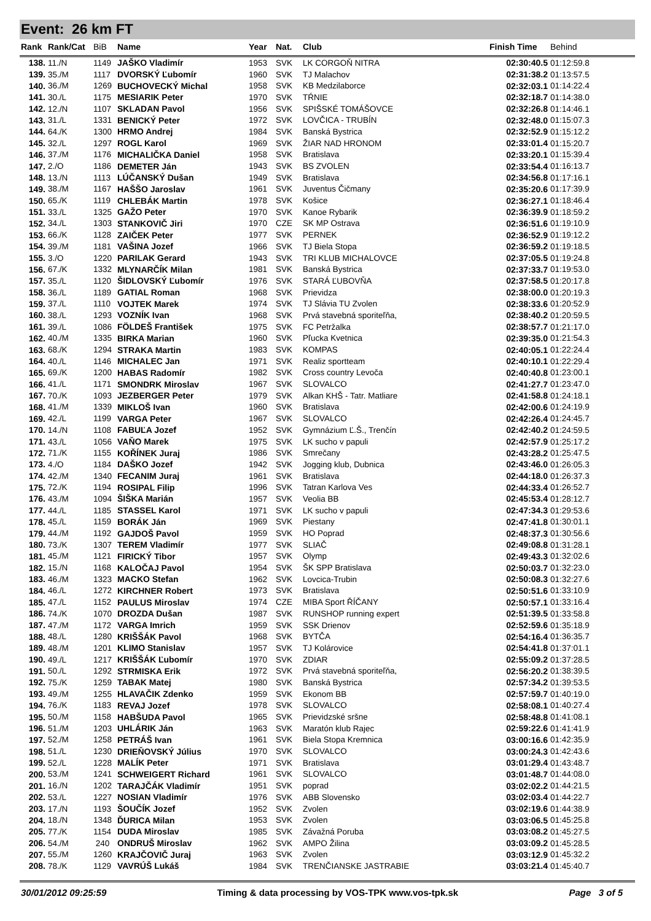Event: 26 km FT
| Rank | Rank/Cat | BiB | Name | Year | Nat. | Club | Finish Time | Behind |
| --- | --- | --- | --- | --- | --- | --- | --- | --- |
| 138. | 11./N | 1149 | JAŠKO Vladimír | 1953 | SVK | LK CORGOŇ NITRA | 02:30:40.5 | 01:12:59.8 |
| 139. | 35./M | 1117 | DVORSKÝ Ľubomír | 1960 | SVK | TJ Malachov | 02:31:38.2 | 01:13:57.5 |
| 140. | 36./M | 1269 | BUCHOVECKÝ Michal | 1958 | SVK | KB Medzilaborce | 02:32:03.1 | 01:14:22.4 |
| 141. | 30./L | 1175 | MESIARIK Peter | 1970 | SVK | TŔNIE | 02:32:18.7 | 01:14:38.0 |
| 142. | 12./N | 1107 | SKLADAN Pavol | 1956 | SVK | SPIŠSKÉ TOMÁŠOVCE | 02:32:26.8 | 01:14:46.1 |
| 143. | 31./L | 1331 | BENICKÝ Peter | 1972 | SVK | LOVČICA - TRUBÍN | 02:32:48.0 | 01:15:07.3 |
| 144. | 64./K | 1300 | HRMO Andrej | 1984 | SVK | Banská Bystrica | 02:32:52.9 | 01:15:12.2 |
| 145. | 32./L | 1297 | ROGL Karol | 1969 | SVK | ŽIAR NAD HRONOM | 02:33:01.4 | 01:15:20.7 |
| 146. | 37./M | 1176 | MICHALIČKA Daniel | 1958 | SVK | Bratislava | 02:33:20.1 | 01:15:39.4 |
| 147. | 2./O | 1186 | DEMETER Ján | 1943 | SVK | BS ZVOLEN | 02:33:54.4 | 01:16:13.7 |
| 148. | 13./N | 1113 | LÚČANSKÝ Dušan | 1949 | SVK | Bratislava | 02:34:56.8 | 01:17:16.1 |
| 149. | 38./M | 1167 | HAŠŠO Jaroslav | 1961 | SVK | Juventus Čičmany | 02:35:20.6 | 01:17:39.9 |
| 150. | 65./K | 1119 | CHLEBÁK Martin | 1978 | SVK | Košice | 02:36:27.1 | 01:18:46.4 |
| 151. | 33./L | 1325 | GAŽO Peter | 1970 | SVK | Kanoe Rybarik | 02:36:39.9 | 01:18:59.2 |
| 152. | 34./L | 1303 | STANKOVIČ Jiri | 1970 | CZE | SK MP Ostrava | 02:36:51.6 | 01:19:10.9 |
| 153. | 66./K | 1128 | ZAIČEK Peter | 1977 | SVK | PERNEK | 02:36:52.9 | 01:19:12.2 |
| 154. | 39./M | 1181 | VAŠINA Jozef | 1966 | SVK | TJ Biela Stopa | 02:36:59.2 | 01:19:18.5 |
| 155. | 3./O | 1220 | PARILAK Gerard | 1943 | SVK | TRI KLUB MICHALOVCE | 02:37:05.5 | 01:19:24.8 |
| 156. | 67./K | 1332 | MLYNARČÍK Milan | 1981 | SVK | Banská Bystrica | 02:37:33.7 | 01:19:53.0 |
| 157. | 35./L | 1120 | ŠIDLOVSKÝ Ľubomír | 1976 | SVK | STARÁ ĽUBOVŇA | 02:37:58.5 | 01:20:17.8 |
| 158. | 36./L | 1189 | GATIAL Roman | 1968 | SVK | Prievidza | 02:38:00.0 | 01:20:19.3 |
| 159. | 37./L | 1110 | VOJTEK Marek | 1974 | SVK | TJ Slávia TU Zvolen | 02:38:33.6 | 01:20:52.9 |
| 160. | 38./L | 1293 | VOZNÍK Ivan | 1968 | SVK | Prvá stavebná sporiteľňa, | 02:38:40.2 | 01:20:59.5 |
| 161. | 39./L | 1086 | FÖLDEŠ František | 1975 | SVK | FC Petržalka | 02:38:57.7 | 01:21:17.0 |
| 162. | 40./M | 1335 | BIRKA Marian | 1960 | SVK | Pľucka Kvetnica | 02:39:35.0 | 01:21:54.3 |
| 163. | 68./K | 1294 | STRAKA Martin | 1983 | SVK | KOMPAS | 02:40:05.1 | 01:22:24.4 |
| 164. | 40./L | 1146 | MICHALEC Jan | 1971 | SVK | Realiz sportteam | 02:40:10.1 | 01:22:29.4 |
| 165. | 69./K | 1200 | HABAS Radomír | 1982 | SVK | Cross country Levoča | 02:40:40.8 | 01:23:00.1 |
| 166. | 41./L | 1171 | SMONDRK Miroslav | 1967 | SVK | SLOVALCO | 02:41:27.7 | 01:23:47.0 |
| 167. | 70./K | 1093 | JEZBERGER Peter | 1979 | SVK | Alkan KHŠ - Tatr. Matliare | 02:41:58.8 | 01:24:18.1 |
| 168. | 41./M | 1339 | MIKLOŠ Ivan | 1960 | SVK | Bratislava | 02:42:00.6 | 01:24:19.9 |
| 169. | 42./L | 1199 | VARGA Peter | 1967 | SVK | SLOVALCO | 02:42:26.4 | 01:24:45.7 |
| 170. | 14./N | 1108 | FABUĽA Jozef | 1952 | SVK | Gymnázium Ľ.Š., Trenčín | 02:42:40.2 | 01:24:59.5 |
| 171. | 43./L | 1056 | VAŇO Marek | 1975 | SVK | LK sucho v papuli | 02:42:57.9 | 01:25:17.2 |
| 172. | 71./K | 1155 | KOŘÍNEK Juraj | 1986 | SVK | Smrečany | 02:43:28.2 | 01:25:47.5 |
| 173. | 4./O | 1184 | DAŠKO Jozef | 1942 | SVK | Jogging klub, Dubnica | 02:43:46.0 | 01:26:05.3 |
| 174. | 42./M | 1340 | FECANIM Juraj | 1961 | SVK | Bratislava | 02:44:18.0 | 01:26:37.3 |
| 175. | 72./K | 1194 | ROSIPAL Filip | 1996 | SVK | Tatran Karlova Ves | 02:44:33.4 | 01:26:52.7 |
| 176. | 43./M | 1094 | ŠIŠKA Marián | 1957 | SVK | Veolia BB | 02:45:53.4 | 01:28:12.7 |
| 177. | 44./L | 1185 | STASSEL Karol | 1971 | SVK | LK sucho v papuli | 02:47:34.3 | 01:29:53.6 |
| 178. | 45./L | 1159 | BORÁK Ján | 1969 | SVK | Piestany | 02:47:41.8 | 01:30:01.1 |
| 179. | 44./M | 1192 | GAJDOŠ Pavol | 1959 | SVK | HO Poprad | 02:48:37.3 | 01:30:56.6 |
| 180. | 73./K | 1307 | TEREM Vladimír | 1977 | SVK | SLIAČ | 02:49:08.8 | 01:31:28.1 |
| 181. | 45./M | 1121 | FIRICKÝ Tibor | 1957 | SVK | Olymp | 02:49:43.3 | 01:32:02.6 |
| 182. | 15./N | 1168 | KALOČAJ Pavol | 1954 | SVK | ŠK SPP Bratislava | 02:50:03.7 | 01:32:23.0 |
| 183. | 46./M | 1323 | MACKO Stefan | 1962 | SVK | Lovcica-Trubin | 02:50:08.3 | 01:32:27.6 |
| 184. | 46./L | 1272 | KIRCHNER Robert | 1973 | SVK | Bratislava | 02:50:51.6 | 01:33:10.9 |
| 185. | 47./L | 1152 | PAULUS Miroslav | 1974 | CZE | MIBA Sport ŘÍČANY | 02:50:57.1 | 01:33:16.4 |
| 186. | 74./K | 1070 | DROZDA Dušan | 1987 | SVK | RUNSHOP running expert | 02:51:39.5 | 01:33:58.8 |
| 187. | 47./M | 1172 | VARGA Imrich | 1959 | SVK | SSK Drienov | 02:52:59.6 | 01:35:18.9 |
| 188. | 48./L | 1280 | KRIŠŠÁK Pavol | 1968 | SVK | BYTČA | 02:54:16.4 | 01:36:35.7 |
| 189. | 48./M | 1201 | KLIMO Stanislav | 1957 | SVK | TJ Kolárovice | 02:54:41.8 | 01:37:01.1 |
| 190. | 49./L | 1217 | KRIŠŠÁK Ľubomír | 1970 | SVK | ZDIAR | 02:55:09.2 | 01:37:28.5 |
| 191. | 50./L | 1292 | STRMISKA Erik | 1972 | SVK | Prvá stavebná sporiteľňa, | 02:56:20.2 | 01:38:39.5 |
| 192. | 75./K | 1259 | TABAK Matej | 1980 | SVK | Banská Bystrica | 02:57:34.2 | 01:39:53.5 |
| 193. | 49./M | 1255 | HLAVAČIK Zdenko | 1959 | SVK | Ekonom BB | 02:57:59.7 | 01:40:19.0 |
| 194. | 76./K | 1183 | REVAJ Jozef | 1978 | SVK | SLOVALCO | 02:58:08.1 | 01:40:27.4 |
| 195. | 50./M | 1158 | HABŠUDA Pavol | 1965 | SVK | Prievidzské sršne | 02:58:48.8 | 01:41:08.1 |
| 196. | 51./M | 1203 | UHLÁRIK Ján | 1963 | SVK | Maratón klub Rajec | 02:59:22.6 | 01:41:41.9 |
| 197. | 52./M | 1258 | PETRÁŠ Ivan | 1961 | SVK | Biela Stopa Kremnica | 03:00:16.6 | 01:42:35.9 |
| 198. | 51./L | 1230 | DRIEŇOVSKÝ Július | 1970 | SVK | SLOVALCO | 03:00:24.3 | 01:42:43.6 |
| 199. | 52./L | 1228 | MALÍK Peter | 1971 | SVK | Bratislava | 03:01:29.4 | 01:43:48.7 |
| 200. | 53./M | 1241 | SCHWEIGERT Richard | 1961 | SVK | SLOVALCO | 03:01:48.7 | 01:44:08.0 |
| 201. | 16./N | 1202 | TARAJČÁK Vladimír | 1951 | SVK | poprad | 03:02:02.2 | 01:44:21.5 |
| 202. | 53./L | 1227 | NOSIAN Vladimír | 1976 | SVK | ABB Slovensko | 03:02:03.4 | 01:44:22.7 |
| 203. | 17./N | 1193 | ŠOUČÍK Jozef | 1952 | SVK | Zvolen | 03:02:19.6 | 01:44:38.9 |
| 204. | 18./N | 1348 | ĎURICA Milan | 1953 | SVK | Zvolen | 03:03:06.5 | 01:45:25.8 |
| 205. | 77./K | 1154 | DUDA Miroslav | 1985 | SVK | Závažná Poruba | 03:03:08.2 | 01:45:27.5 |
| 206. | 54./M | 240 | ONDRUŠ Miroslav | 1962 | SVK | AMPO Žilina | 03:03:09.2 | 01:45:28.5 |
| 207. | 55./M | 1260 | KRAJČOVIČ Juraj | 1963 | SVK | Zvolen | 03:03:12.9 | 01:45:32.2 |
| 208. | 78./K | 1129 | VAVRÚŠ Lukáš | 1984 | SVK | TRENČIANSKE JASTRABIE | 03:03:21.4 | 01:45:40.7 |
30/01/2012 09:25:59 Timing & data processing by VOS-TPK www.vos-tpk.sk Page 3 of 5